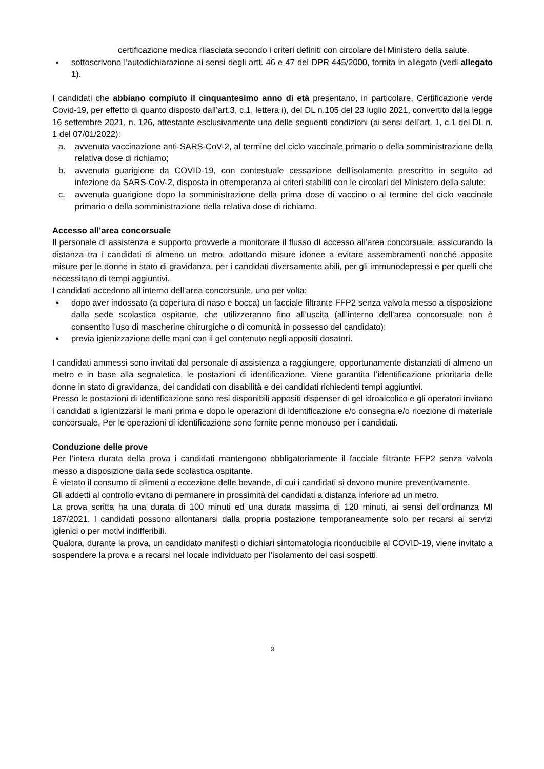certificazione medica rilasciata secondo i criteri definiti con circolare del Ministero della salute.
▪ sottoscrivono l’autodichiarazione ai sensi degli artt. 46 e 47 del DPR 445/2000, fornita in allegato (vedi allegato 1).
I candidati che abbiano compiuto il cinquantesimo anno di età presentano, in particolare, Certificazione verde Covid-19, per effetto di quanto disposto dall’art.3, c.1, lettera i), del DL n.105 del 23 luglio 2021, convertito dalla legge 16 settembre 2021, n. 126, attestante esclusivamente una delle seguenti condizioni (ai sensi dell’art. 1, c.1 del DL n. 1 del 07/01/2022):
a. avvenuta vaccinazione anti-SARS-CoV-2, al termine del ciclo vaccinale primario o della somministrazione della relativa dose di richiamo;
b. avvenuta guarigione da COVID-19, con contestuale cessazione dell'isolamento prescritto in seguito ad infezione da SARS-CoV-2, disposta in ottemperanza ai criteri stabiliti con le circolari del Ministero della salute;
c. avvenuta guarigione dopo la somministrazione della prima dose di vaccino o al termine del ciclo vaccinale primario o della somministrazione della relativa dose di richiamo.
Accesso all’area concorsuale
Il personale di assistenza e supporto provvede a monitorare il flusso di accesso all’area concorsuale, assicurando la distanza tra i candidati di almeno un metro, adottando misure idonee a evitare assembramenti nonché apposite misure per le donne in stato di gravidanza, per i candidati diversamente abili, per gli immunodepressi e per quelli che necessitano di tempi aggiuntivi.
I candidati accedono all’interno dell’area concorsuale, uno per volta:
▪ dopo aver indossato (a copertura di naso e bocca) un facciale filtrante FFP2 senza valvola messo a disposizione dalla sede scolastica ospitante, che utilizzeranno fino all’uscita (all’interno dell’area concorsuale non è consentito l’uso di mascherine chirurgiche o di comunità in possesso del candidato);
▪ previa igienizzazione delle mani con il gel contenuto negli appositi dosatori.
I candidati ammessi sono invitati dal personale di assistenza a raggiungere, opportunamente distanziati di almeno un metro e in base alla segnaletica, le postazioni di identificazione. Viene garantita l’identificazione prioritaria delle donne in stato di gravidanza, dei candidati con disabilità e dei candidati richiedenti tempi aggiuntivi.
Presso le postazioni di identificazione sono resi disponibili appositi dispenser di gel idroalcolico e gli operatori invitano i candidati a igienizzarsi le mani prima e dopo le operazioni di identificazione e/o consegna e/o ricezione di materiale concorsuale. Per le operazioni di identificazione sono fornite penne monouso per i candidati.
Conduzione delle prove
Per l’intera durata della prova i candidati mantengono obbligatoriamente il facciale filtrante FFP2 senza valvola messo a disposizione dalla sede scolastica ospitante.
È vietato il consumo di alimenti a eccezione delle bevande, di cui i candidati si devono munire preventivamente.
Gli addetti al controllo evitano di permanere in prossimità dei candidati a distanza inferiore ad un metro.
La prova scritta ha una durata di 100 minuti ed una durata massima di 120 minuti, ai sensi dell’ordinanza MI 187/2021. I candidati possono allontanarsi dalla propria postazione temporaneamente solo per recarsi ai servizi igienici o per motivi indifferibili.
Qualora, durante la prova, un candidato manifesti o dichiari sintomatologia riconducibile al COVID-19, viene invitato a sospendere la prova e a recarsi nel locale individuato per l’isolamento dei casi sospetti.
3